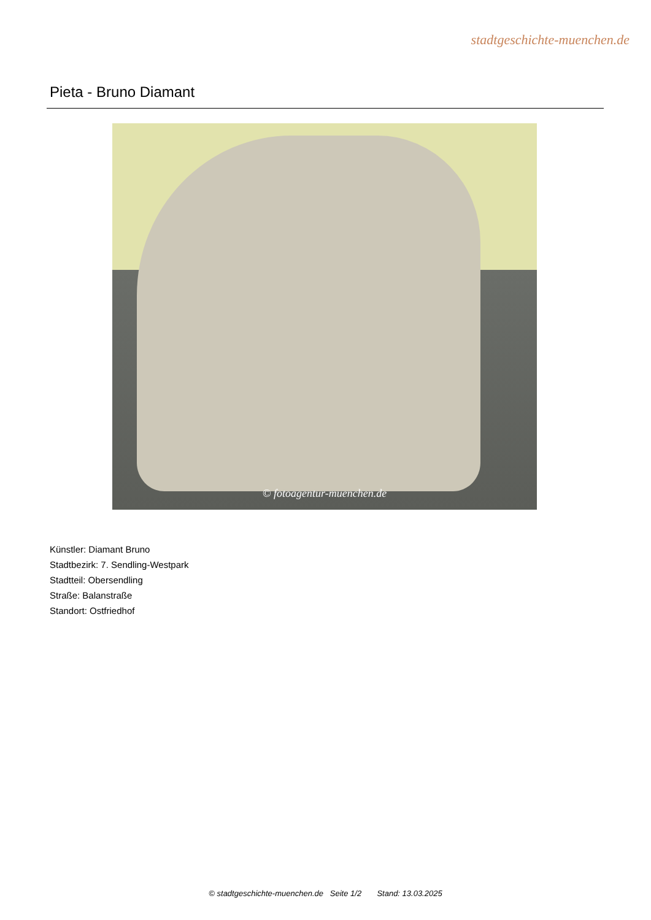stadtgeschichte-muenchen.de
Pieta - Bruno Diamant
© fotoagentur-muenchen.de
Künstler: Diamant Bruno
Stadtbezirk: 7. Sendling-Westpark
Stadtteil: Obersendling
Straße: Balanstraße
Standort: Ostfriedhof
© stadtgeschichte-muenchen.de Seite 1/2 Stand: 13.03.2025